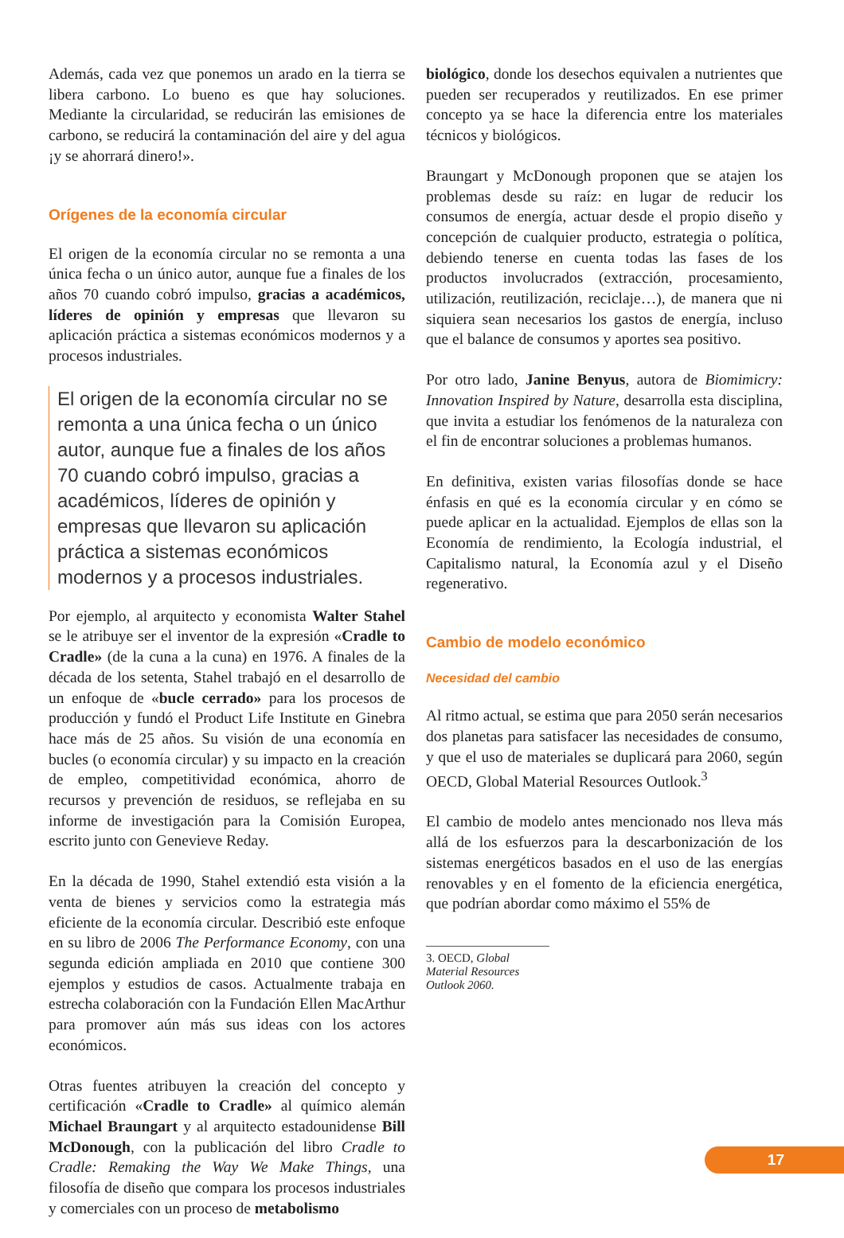Además, cada vez que ponemos un arado en la tierra se libera carbono. Lo bueno es que hay soluciones. Mediante la circularidad, se reducirán las emisiones de carbono, se reducirá la contaminación del aire y del agua ¡y se ahorrará dinero!».
Orígenes de la economía circular
El origen de la economía circular no se remonta a una única fecha o un único autor, aunque fue a finales de los años 70 cuando cobró impulso, gracias a académicos, líderes de opinión y empresas que llevaron su aplicación práctica a sistemas económicos modernos y a procesos industriales.
El origen de la economía circular no se remonta a una única fecha o un único autor, aunque fue a finales de los años 70 cuando cobró impulso, gracias a académicos, líderes de opinión y empresas que llevaron su aplicación práctica a sistemas económicos modernos y a procesos industriales.
Por ejemplo, al arquitecto y economista Walter Stahel se le atribuye ser el inventor de la expresión «Cradle to Cradle» (de la cuna a la cuna) en 1976. A finales de la década de los setenta, Stahel trabajó en el desarrollo de un enfoque de «bucle cerrado» para los procesos de producción y fundó el Product Life Institute en Ginebra hace más de 25 años. Su visión de una economía en bucles (o economía circular) y su impacto en la creación de empleo, competitividad económica, ahorro de recursos y prevención de residuos, se reflejaba en su informe de investigación para la Comisión Europea, escrito junto con Genevieve Reday.
En la década de 1990, Stahel extendió esta visión a la venta de bienes y servicios como la estrategia más eficiente de la economía circular. Describió este enfoque en su libro de 2006 The Performance Economy, con una segunda edición ampliada en 2010 que contiene 300 ejemplos y estudios de casos. Actualmente trabaja en estrecha colaboración con la Fundación Ellen MacArthur para promover aún más sus ideas con los actores económicos.
Otras fuentes atribuyen la creación del concepto y certificación «Cradle to Cradle» al químico alemán Michael Braungart y al arquitecto estadounidense Bill McDonough, con la publicación del libro Cradle to Cradle: Remaking the Way We Make Things, una filosofía de diseño que compara los procesos industriales y comerciales con un proceso de metabolismo
biológico, donde los desechos equivalen a nutrientes que pueden ser recuperados y reutilizados. En ese primer concepto ya se hace la diferencia entre los materiales técnicos y biológicos.
Braungart y McDonough proponen que se atajen los problemas desde su raíz: en lugar de reducir los consumos de energía, actuar desde el propio diseño y concepción de cualquier producto, estrategia o política, debiendo tenerse en cuenta todas las fases de los productos involucrados (extracción, procesamiento, utilización, reutilización, reciclaje…), de manera que ni siquiera sean necesarios los gastos de energía, incluso que el balance de consumos y aportes sea positivo.
Por otro lado, Janine Benyus, autora de Biomimicry: Innovation Inspired by Nature, desarrolla esta disciplina, que invita a estudiar los fenómenos de la naturaleza con el fin de encontrar soluciones a problemas humanos.
En definitiva, existen varias filosofías donde se hace énfasis en qué es la economía circular y en cómo se puede aplicar en la actualidad. Ejemplos de ellas son la Economía de rendimiento, la Ecología industrial, el Capitalismo natural, la Economía azul y el Diseño regenerativo.
Cambio de modelo económico
Necesidad del cambio
Al ritmo actual, se estima que para 2050 serán necesarios dos planetas para satisfacer las necesidades de consumo, y que el uso de materiales se duplicará para 2060, según OECD, Global Material Resources Outlook.<sup>3</sup>
El cambio de modelo antes mencionado nos lleva más allá de los esfuerzos para la descarbonización de los sistemas energéticos basados en el uso de las energías renovables y en el fomento de la eficiencia energética, que podrían abordar como máximo el 55% de
3. OECD, Global Material Resources Outlook 2060.
17